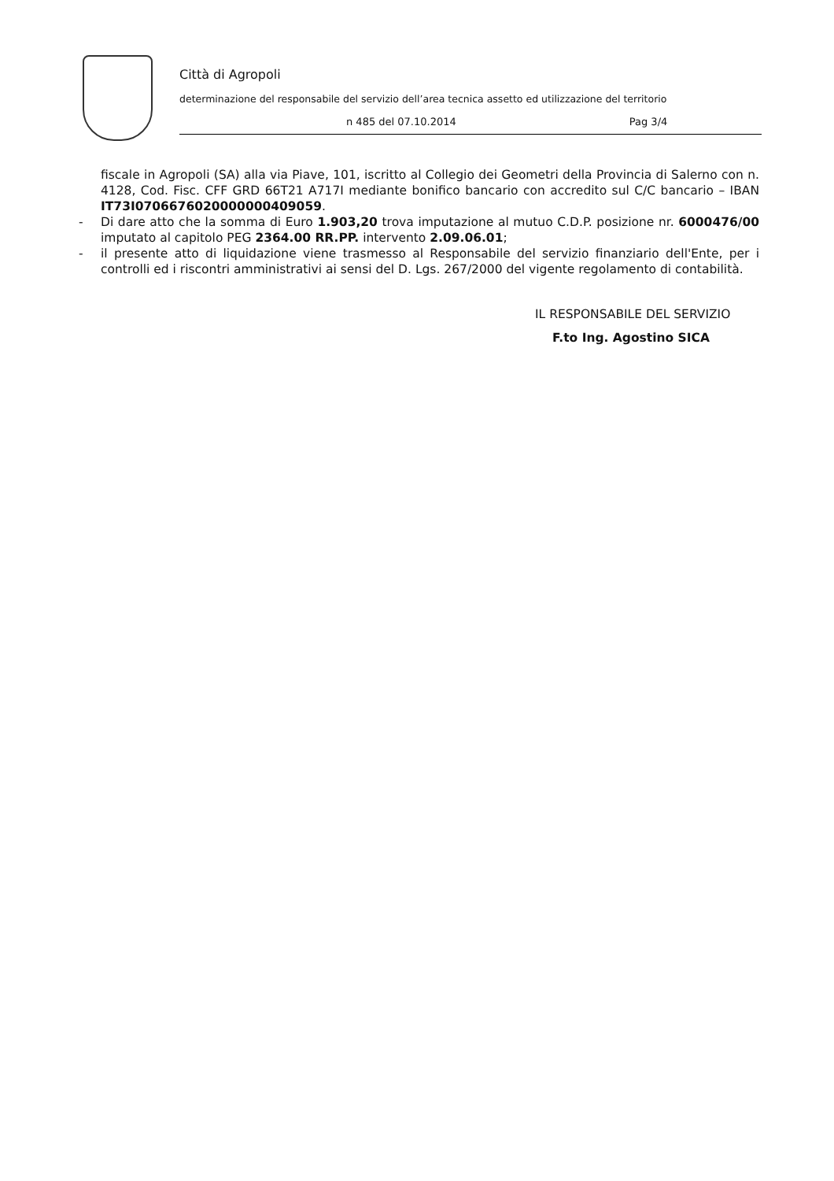Città di Agropoli
determinazione del responsabile del servizio dell’area tecnica assetto ed utilizzazione del territorio
n 485 del 07.10.2014 Pag 3/4
fiscale in Agropoli (SA) alla via Piave, 101, iscritto al Collegio dei Geometri della Provincia di Salerno con n. 4128, Cod. Fisc. CFF GRD 66T21 A717I mediante bonifico bancario con accredito sul C/C bancario – IBAN IT73I0706676020000000409059.
- Di dare atto che la somma di Euro 1.903,20 trova imputazione al mutuo C.D.P. posizione nr. 6000476/00 imputato al capitolo PEG 2364.00 RR.PP. intervento 2.09.06.01;
- il presente atto di liquidazione viene trasmesso al Responsabile del servizio finanziario dell'Ente, per i controlli ed i riscontri amministrativi ai sensi del D. Lgs. 267/2000 del vigente regolamento di contabilità.
IL RESPONSABILE DEL SERVIZIO
F.to Ing. Agostino SICA